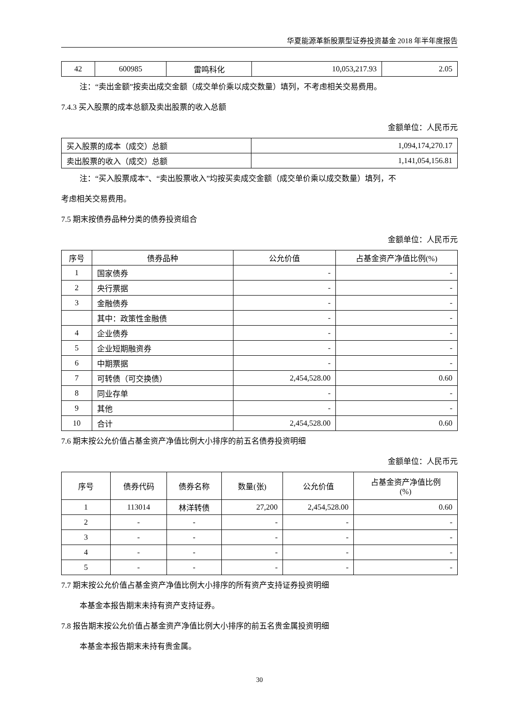华夏能源革新股票型证券投资基金 2018 年半年度报告
| 42 | 600985 | 雷鸣科化 | 10,053,217.93 | 2.05 |
注：“卖出金额”按卖出成交金额（成交单价乘以成交数量）填列，不考虑相关交易费用。
7.4.3 买入股票的成本总额及卖出股票的收入总额
金额单位：人民币元
| 买入股票的成本（成交）总额 | 1,094,174,270.17 |
| 卖出股票的收入（成交）总额 | 1,141,054,156.81 |
注：“买入股票成本”、“卖出股票收入”均按买卖成交金额（成交单价乘以成交数量）填列，不
考虑相关交易费用。
7.5 期末按债券品种分类的债券投资组合
金额单位：人民币元
| 序号 | 债券品种 | 公允价值 | 占基金资产净值比例(%) |
| --- | --- | --- | --- |
| 1 | 国家债券 | - | - |
| 2 | 央行票据 | - | - |
| 3 | 金融债券 | - | - |
| | 其中：政策性金融债 | - | - |
| 4 | 企业债券 | - | - |
| 5 | 企业短期融资券 | - | - |
| 6 | 中期票据 | - | - |
| 7 | 可转债（可交换债） | 2,454,528.00 | 0.60 |
| 8 | 同业存单 | - | - |
| 9 | 其他 | - | - |
| 10 | 合计 | 2,454,528.00 | 0.60 |
7.6 期末按公允价值占基金资产净值比例大小排序的前五名债券投资明细
金额单位：人民币元
| 序号 | 债券代码 | 债券名称 | 数量(张) | 公允价值 | 占基金资产净值比例 (%) |
| --- | --- | --- | --- | --- | --- |
| 1 | 113014 | 林洋转债 | 27,200 | 2,454,528.00 | 0.60 |
| 2 | - | - | - | - | - |
| 3 | - | - | - | - | - |
| 4 | - | - | - | - | - |
| 5 | - | - | - | - | - |
7.7 期末按公允价值占基金资产净值比例大小排序的所有资产支持证券投资明细
本基金本报告期末未持有资产支持证券。
7.8 报告期末按公允价值占基金资产净值比例大小排序的前五名贵金属投资明细
本基金本报告期末未持有贵金属。
30